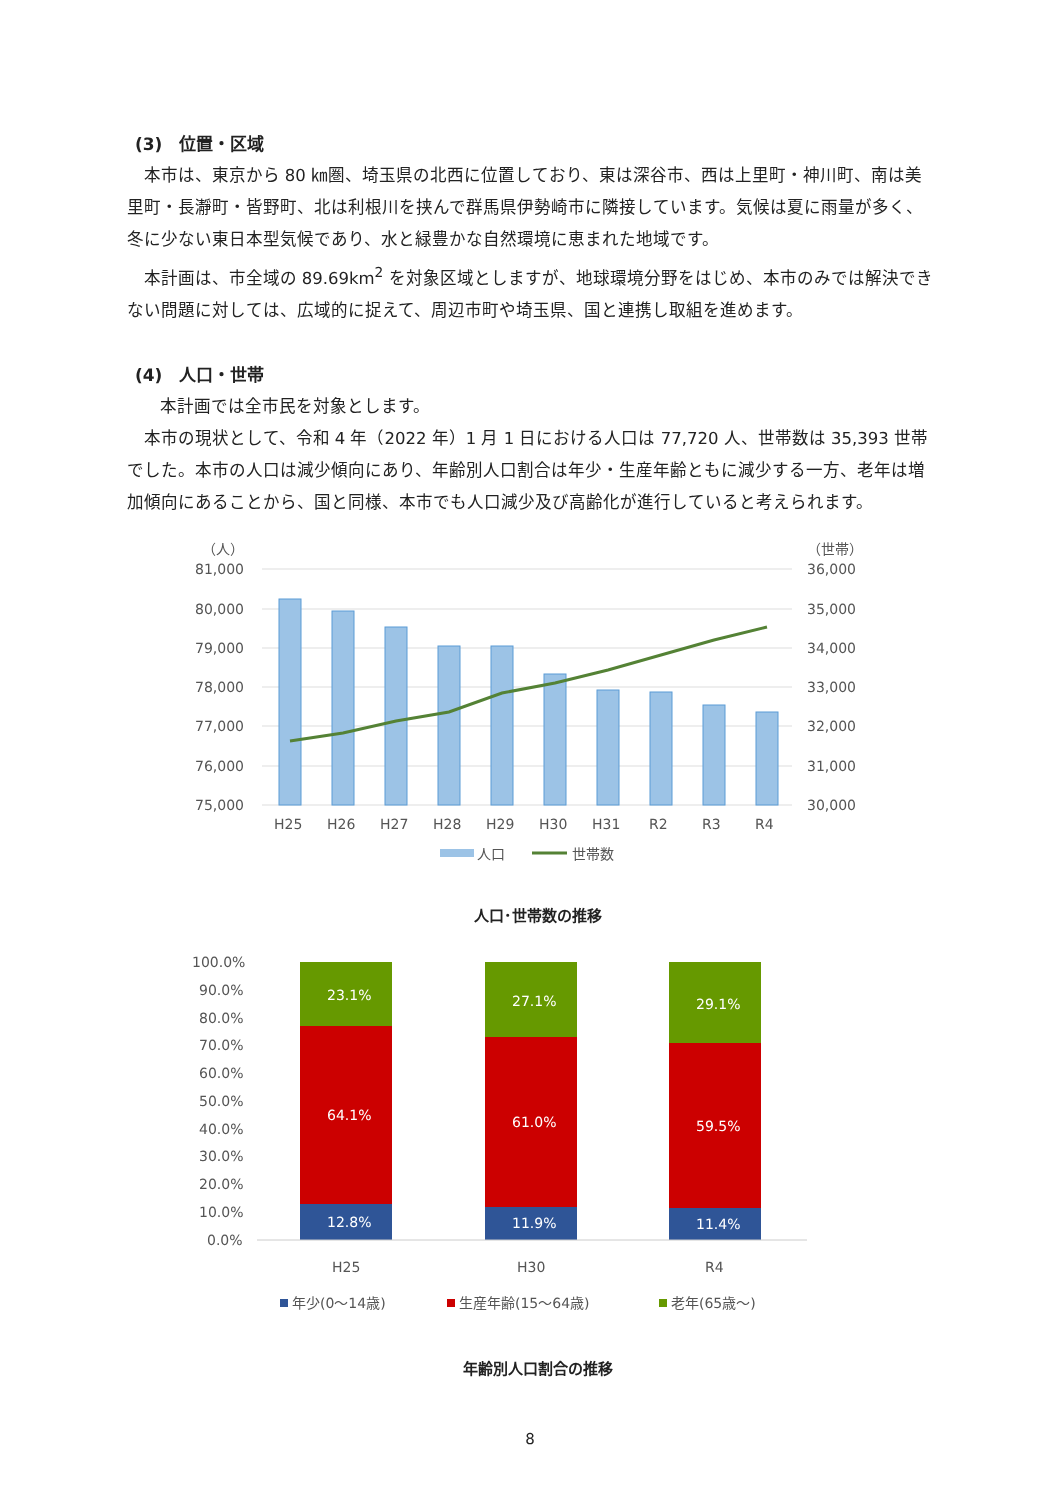(3)　位置・区域
本市は、東京から 80 ㎞圏、埼玉県の北西に位置しており、東は深谷市、西は上里町・神川町、南は美里町・長瀞町・皆野町、北は利根川を挟んで群馬県伊勢崎市に隣接しています。気候は夏に雨量が多く、冬に少ない東日本型気候であり、水と緑豊かな自然環境に恵まれた地域です。
本計画は、市全域の 89.69km<sup>2</sup> を対象区域としますが、地球環境分野をはじめ、本市のみでは解決できない問題に対しては、広域的に捉えて、周辺市町や埼玉県、国と連携し取組を進めます。
(4)　人口・世帯
本計画では全市民を対象とします。
本市の現状として、令和 4 年（2022 年）1 月 1 日における人口は 77,720 人、世帯数は 35,393 世帯でした。本市の人口は減少傾向にあり、年齢別人口割合は年少・生産年齢ともに減少する一方、老年は増加傾向にあることから、国と同様、本市でも人口減少及び高齢化が進行していると考えられます。
（人）
（世帯）
81,000
80,000
79,000
78,000
77,000
76,000
75,000
36,000
35,000
34,000
33,000
32,000
31,000
30,000
H25
H26
H27
H28
H29
H30
H31
R2
R3
R4
人口
世帯数
人口･世帯数の推移
100.0%
90.0%
80.0%
70.0%
60.0%
50.0%
40.0%
30.0%
20.0%
10.0%
0.0%
23.1%
64.1%
12.8%
27.1%
61.0%
11.9%
29.1%
59.5%
11.4%
H25
H30
R4
年少(0～14歳)
生産年齢(15～64歳)
老年(65歳～)
年齢別人口割合の推移
8